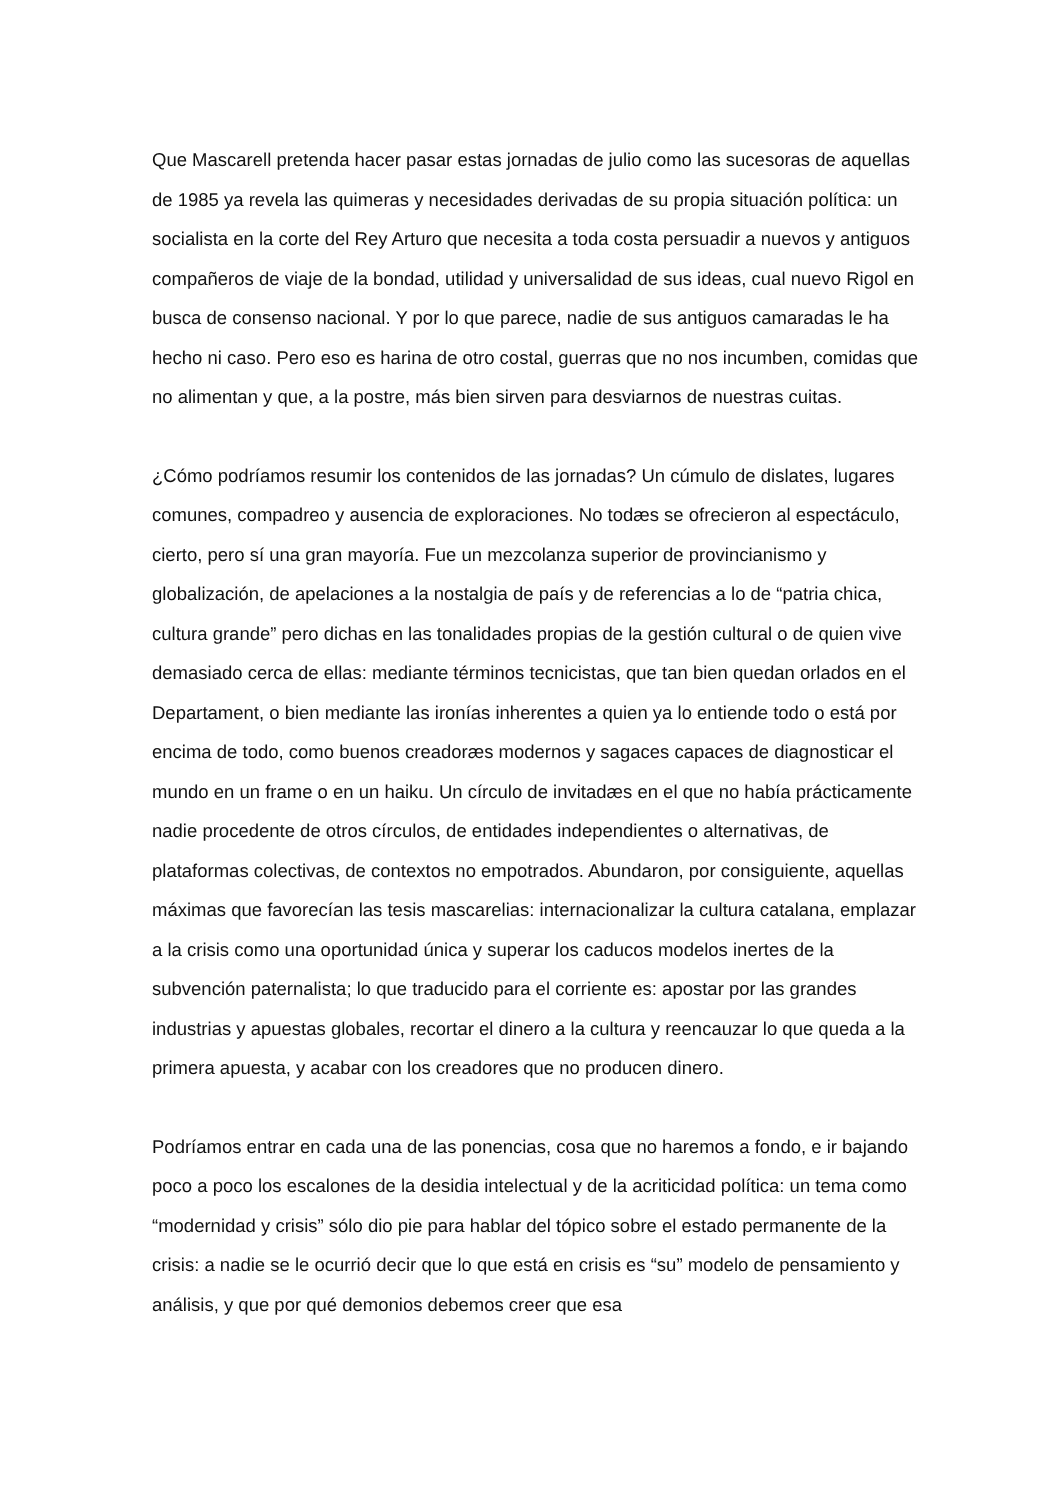Que Mascarell pretenda hacer pasar estas jornadas de julio como las sucesoras de aquellas de 1985 ya revela las quimeras y necesidades derivadas de su propia situación política: un socialista en la corte del Rey Arturo que necesita a toda costa persuadir a nuevos y antiguos compañeros de viaje de la bondad, utilidad y universalidad de sus ideas, cual nuevo Rigol en busca de consenso nacional. Y por lo que parece, nadie de sus antiguos camaradas le ha hecho ni caso. Pero eso es harina de otro costal, guerras que no nos incumben, comidas que no alimentan y que, a la postre, más bien sirven para desviarnos de nuestras cuitas.
¿Cómo podríamos resumir los contenidos de las jornadas? Un cúmulo de dislates, lugares comunes, compadreo y ausencia de exploraciones. No todæs se ofrecieron al espectáculo, cierto, pero sí una gran mayoría. Fue un mezcolanza superior de provincianismo y globalización, de apelaciones a la nostalgia de país y de referencias a lo de “patria chica, cultura grande” pero dichas en las tonalidades propias de la gestión cultural o de quien vive demasiado cerca de ellas: mediante términos tecnicistas, que tan bien quedan orlados en el Departament, o bien mediante las ironías inherentes a quien ya lo entiende todo o está por encima de todo, como buenos creadoræs modernos y sagaces capaces de diagnosticar el mundo en un frame o en un haiku. Un círculo de invitadæs en el que no había prácticamente nadie procedente de otros círculos, de entidades independientes o alternativas, de plataformas colectivas, de contextos no empotrados. Abundaron, por consiguiente, aquellas máximas que favorecían las tesis mascarelias: internacionalizar la cultura catalana, emplazar a la crisis como una oportunidad única y superar los caducos modelos inertes de la subvención paternalista; lo que traducido para el corriente es: apostar por las grandes industrias y apuestas globales, recortar el dinero a la cultura y reencauzar lo que queda a la primera apuesta, y acabar con los creadores que no producen dinero.
Podríamos entrar en cada una de las ponencias, cosa que no haremos a fondo, e ir bajando poco a poco los escalones de la desidia intelectual y de la acriticidad política: un tema como “modernidad y crisis” sólo dio pie para hablar del tópico sobre el estado permanente de la crisis: a nadie se le ocurrió decir que lo que está en crisis es “su” modelo de pensamiento y análisis, y que por qué demonios debemos creer que esa